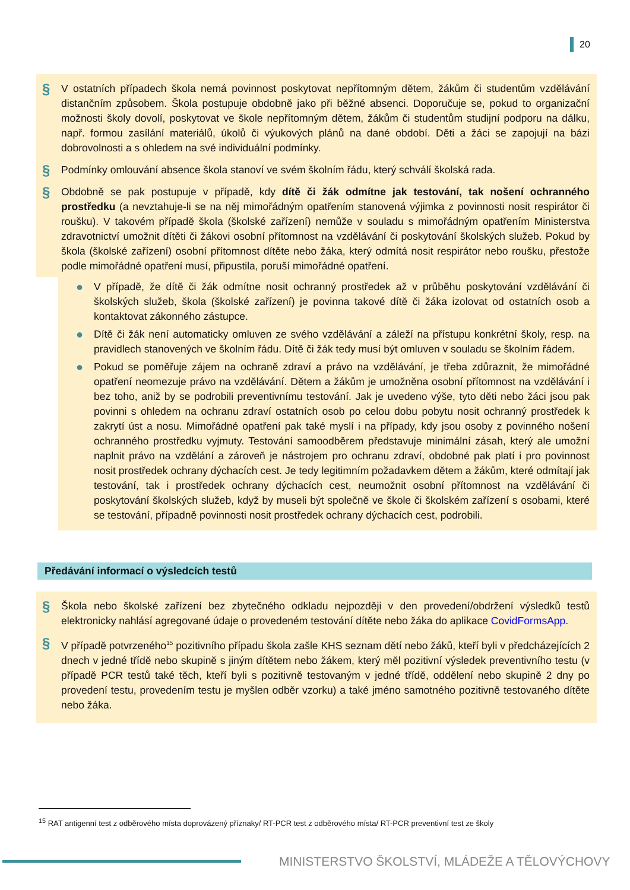20
§ V ostatních případech škola nemá povinnost poskytovat nepřítomným dětem, žákům či studentům vzdělávání distančním způsobem. Škola postupuje obdobně jako při běžné absenci. Doporučuje se, pokud to organizační možnosti školy dovolí, poskytovat ve škole nepřítomným dětem, žákům či studentům studijní podporu na dálku, např. formou zasílání materiálů, úkolů či výukových plánů na dané období. Děti a žáci se zapojují na bázi dobrovolnosti a s ohledem na své individuální podmínky.
§ Podmínky omlouvání absence škola stanoví ve svém školním řádu, který schválí školská rada.
§ Obdobně se pak postupuje v případě, kdy dítě či žák odmítne jak testování, tak nošení ochranného prostředku (a nevztahuje-li se na něj mimořádným opatřením stanovená výjimka z povinnosti nosit respirátor či roušku). V takovém případě škola (školské zařízení) nemůže v souladu s mimořádným opatřením Ministerstva zdravotnictví umožnit dítěti či žákovi osobní přítomnost na vzdělávání či poskytování školských služeb. Pokud by škola (školské zařízení) osobní přítomnost dítěte nebo žáka, který odmítá nosit respirátor nebo roušku, přestože podle mimořádné opatření musí, připustila, poruší mimořádné opatření.
● V případě, že dítě či žák odmítne nosit ochranný prostředek až v průběhu poskytování vzdělávání či školských služeb, škola (školské zařízení) je povinna takové dítě či žáka izolovat od ostatních osob a kontaktovat zákonného zástupce.
● Dítě či žák není automaticky omluven ze svého vzdělávání a záleží na přístupu konkrétní školy, resp. na pravidlech stanovených ve školním řádu. Dítě či žák tedy musí být omluven v souladu se školním řádem.
● Pokud se poměřuje zájem na ochraně zdraví a právo na vzdělávání, je třeba zdůraznit, že mimořádné opatření neomezuje právo na vzdělávání. Dětem a žákům je umožněna osobní přítomnost na vzdělávání i bez toho, aniž by se podrobili preventivnímu testování. Jak je uvedeno výše, tyto děti nebo žáci jsou pak povinni s ohledem na ochranu zdraví ostatních osob po celou dobu pobytu nosit ochranný prostředek k zakrytí úst a nosu. Mimořádné opatření pak také myslí i na případy, kdy jsou osoby z povinného nošení ochranného prostředku vyjmuty. Testování samoodběrem představuje minimální zásah, který ale umožní naplnit právo na vzdělání a zároveň je nástrojem pro ochranu zdraví, obdobné pak platí i pro povinnost nosit prostředek ochrany dýchacích cest. Je tedy legitimním požadavkem dětem a žákům, které odmítají jak testování, tak i prostředek ochrany dýchacích cest, neumožnit osobní přítomnost na vzdělávání či poskytování školských služeb, když by museli být společně ve škole či školském zařízení s osobami, které se testování, případně povinnosti nosit prostředek ochrany dýchacích cest, podrobili.
Předávání informací o výsledcích testů
§ Škola nebo školské zařízení bez zbytečného odkladu nejpozději v den provedení/obdržení výsledků testů elektronicky nahlásí agregované údaje o provedeném testování dítěte nebo žáka do aplikace CovidFormsApp.
§ V případě potvrzeného<sup>15</sup> pozitivního případu škola zašle KHS seznam dětí nebo žáků, kteří byli v předcházejících 2 dnech v jedné třídě nebo skupině s jiným dítětem nebo žákem, který měl pozitivní výsledek preventivního testu (v případě PCR testů také těch, kteří byli s pozitivně testovaným v jedné třídě, oddělení nebo skupině 2 dny po provedení testu, provedením testu je myšlen odběr vzorku) a také jméno samotného pozitivně testovaného dítěte nebo žáka.
<sup>15</sup> RAT antigenní test z odběrového místa doprovázený příznaky/ RT-PCR test z odběrového místa/ RT-PCR preventivní test ze školy
MINISTERSTVO ŠKOLSTVÍ, MLÁDEŽE A TĚLOVÝCHOVY